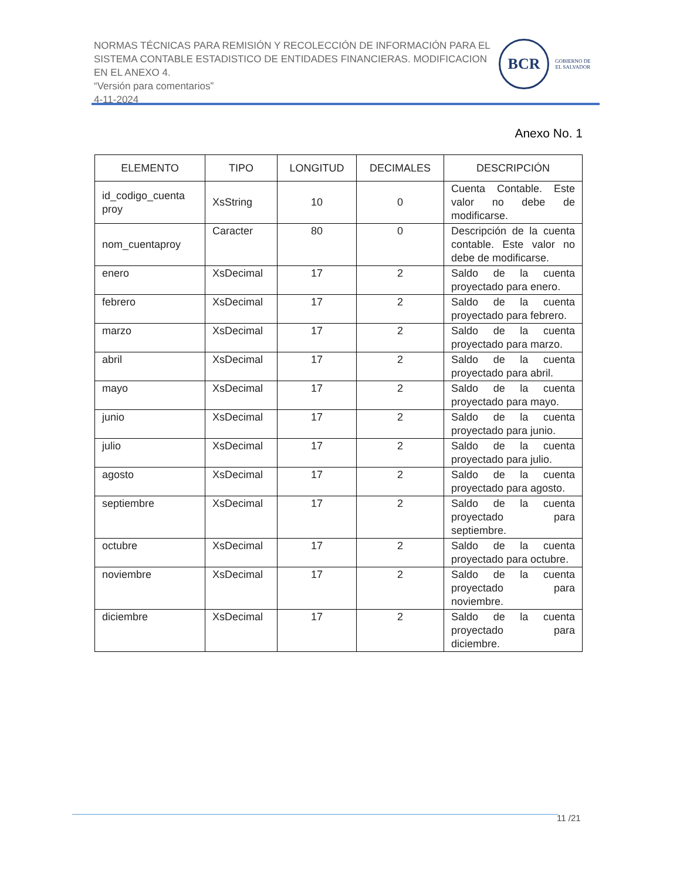NORMAS TÉCNICAS PARA REMISIÓN Y RECOLECCIÓN DE INFORMACIÓN PARA EL SISTEMA CONTABLE ESTADISTICO DE ENTIDADES FINANCIERAS. MODIFICACION EN EL ANEXO 4.
“Versión para comentarios”
4-11-2024
BCR
GOBIERNO DE
EL SALVADOR
Anexo No. 1
| ELEMENTO | TIPO | LONGITUD | DECIMALES | DESCRIPCIÓN |
| --- | --- | --- | --- | --- |
| id_codigo_cuenta proy | XsString | 10 | 0 | Cuenta Contable. Este valor no debe de modificarse. |
| nom_cuentaproy | Caracter | 80 | 0 | Descripción de la cuenta contable. Este valor no debe de modificarse. |
| enero | XsDecimal | 17 | 2 | Saldo de la cuenta proyectado para enero. |
| febrero | XsDecimal | 17 | 2 | Saldo de la cuenta proyectado para febrero. |
| marzo | XsDecimal | 17 | 2 | Saldo de la cuenta proyectado para marzo. |
| abril | XsDecimal | 17 | 2 | Saldo de la cuenta proyectado para abril. |
| mayo | XsDecimal | 17 | 2 | Saldo de la cuenta proyectado para mayo. |
| junio | XsDecimal | 17 | 2 | Saldo de la cuenta proyectado para junio. |
| julio | XsDecimal | 17 | 2 | Saldo de la cuenta proyectado para julio. |
| agosto | XsDecimal | 17 | 2 | Saldo de la cuenta proyectado para agosto. |
| septiembre | XsDecimal | 17 | 2 | Saldo de la cuenta proyectado para septiembre. |
| octubre | XsDecimal | 17 | 2 | Saldo de la cuenta proyectado para octubre. |
| noviembre | XsDecimal | 17 | 2 | Saldo de la cuenta proyectado para noviembre. |
| diciembre | XsDecimal | 17 | 2 | Saldo de la cuenta proyectado para diciembre. |
11 /21